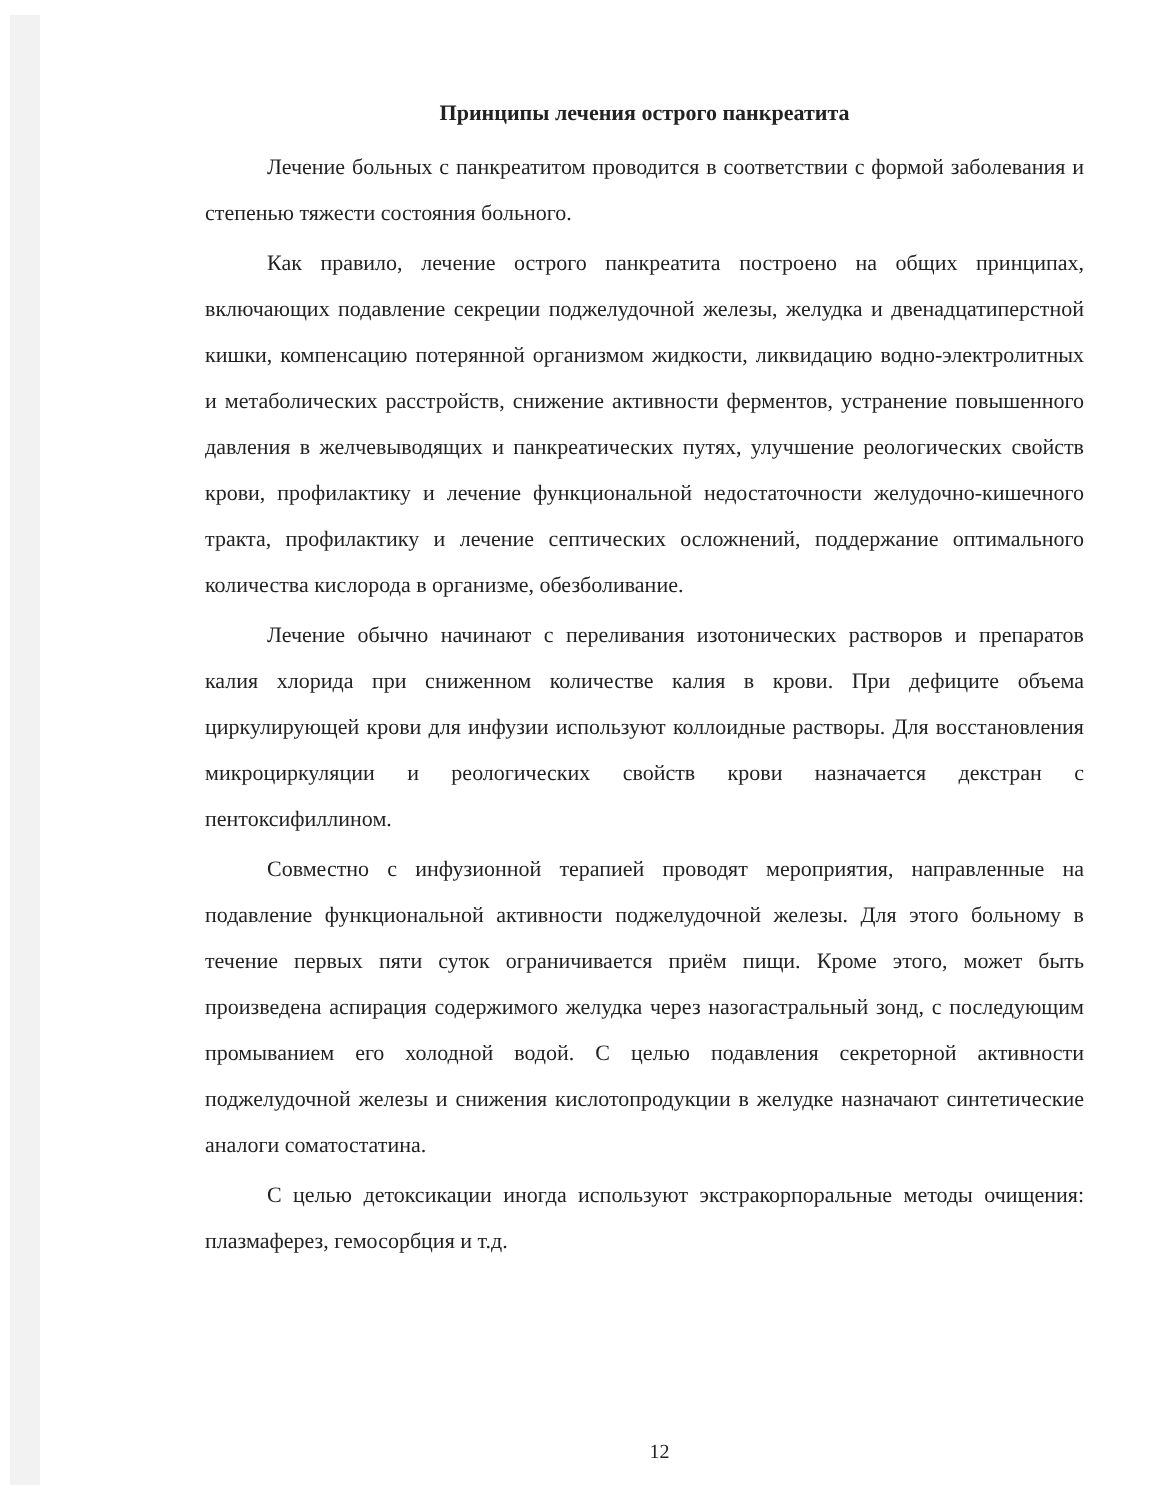Принципы лечения острого панкреатита
Лечение больных с панкреатитом проводится в соответствии с формой заболевания и степенью тяжести состояния больного.
Как правило, лечение острого панкреатита построено на общих принципах, включающих подавление секреции поджелудочной железы, желудка и двенадцатиперстной кишки, компенсацию потерянной организмом жидкости, ликвидацию водно-электролитных и метаболических расстройств, снижение активности ферментов, устранение повышенного давления в желчевыводящих и панкреатических путях, улучшение реологических свойств крови, профилактику и лечение функциональной недостаточности желудочно-кишечного тракта, профилактику и лечение септических осложнений, поддержание оптимального количества кислорода в организме, обезболивание.
Лечение обычно начинают с переливания изотонических растворов и препаратов калия хлорида при сниженном количестве калия в крови. При дефиците объема циркулирующей крови для инфузии используют коллоидные растворы. Для восстановления микроциркуляции и реологических свойств крови назначается декстран с пентоксифиллином.
Совместно с инфузионной терапией проводят мероприятия, направленные на подавление функциональной активности поджелудочной железы. Для этого больному в течение первых пяти суток ограничивается приём пищи. Кроме этого, может быть произведена аспирация содержимого желудка через назогастральный зонд, с последующим промыванием его холодной водой. С целью подавления секреторной активности поджелудочной железы и снижения кислотопродукции в желудке назначают синтетические аналоги соматостатина.
С целью детоксикации иногда используют экстракорпоральные методы очищения: плазмаферез, гемосорбция и т.д.
12